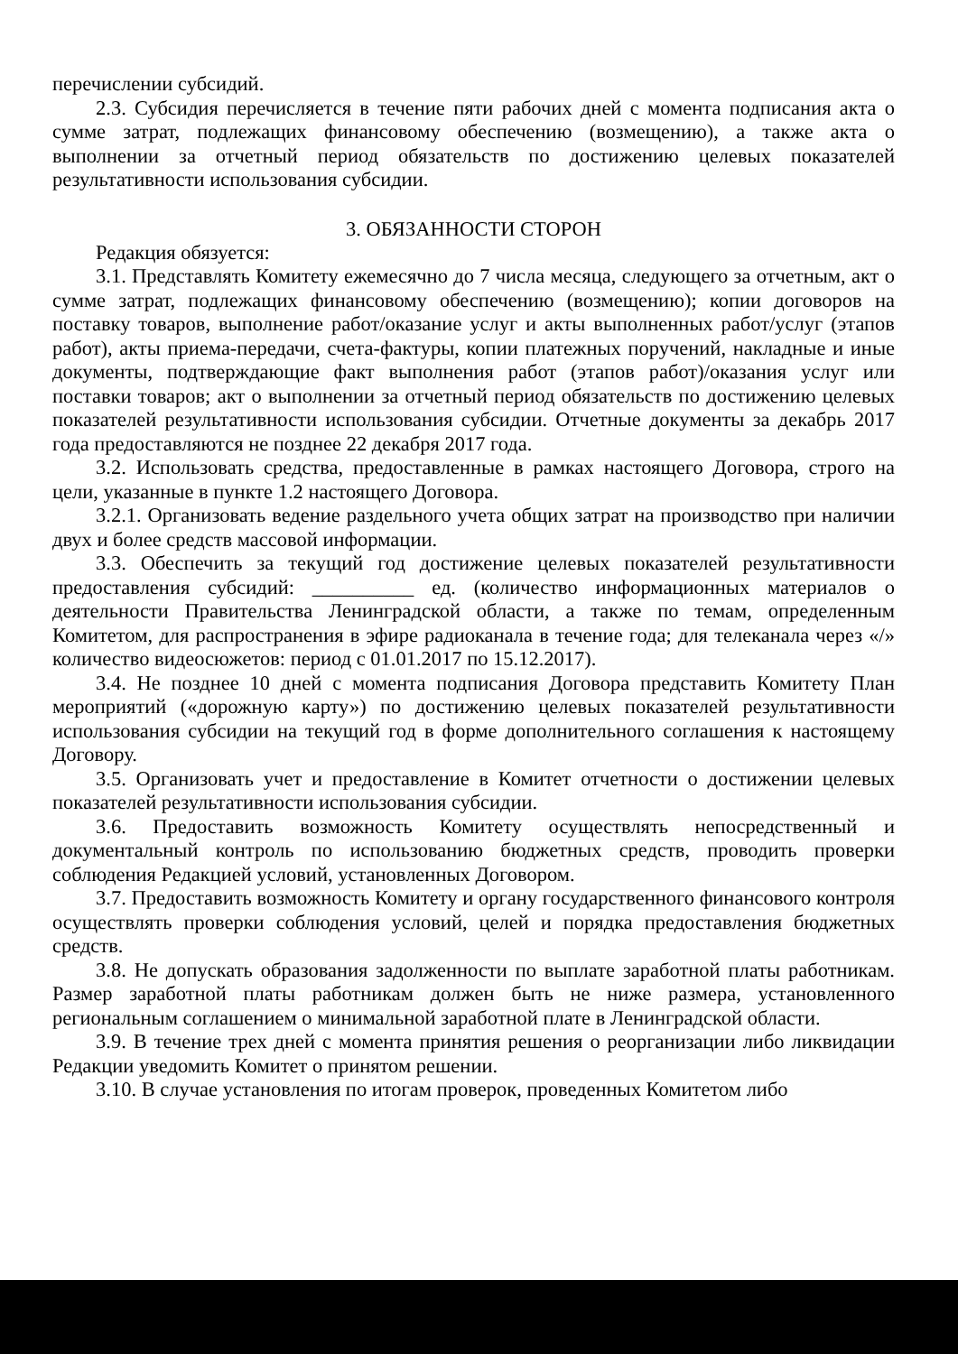перечислении субсидий.
2.3. Субсидия перечисляется в течение пяти рабочих дней с момента подписания акта о сумме затрат, подлежащих финансовому обеспечению (возмещению), а также акта о выполнении за отчетный период обязательств по достижению целевых показателей результативности использования субсидии.
3. ОБЯЗАННОСТИ СТОРОН
Редакция обязуется:
3.1. Представлять Комитету ежемесячно до 7 числа месяца, следующего за отчетным, акт о сумме затрат, подлежащих финансовому обеспечению (возмещению); копии договоров на поставку товаров, выполнение работ/оказание услуг и акты выполненных работ/услуг (этапов работ), акты приема-передачи, счета-фактуры, копии платежных поручений, накладные и иные документы, подтверждающие факт выполнения работ (этапов работ)/оказания услуг или поставки товаров; акт о выполнении за отчетный период обязательств по достижению целевых показателей результативности использования субсидии. Отчетные документы за декабрь 2017 года предоставляются не позднее 22 декабря 2017 года.
3.2. Использовать средства, предоставленные в рамках настоящего Договора, строго на цели, указанные в пункте 1.2 настоящего Договора.
3.2.1. Организовать ведение раздельного учета общих затрат на производство при наличии двух и более средств массовой информации.
3.3. Обеспечить за текущий год достижение целевых показателей результативности предоставления субсидий: __________ ед. (количество информационных материалов о деятельности Правительства Ленинградской области, а также по темам, определенным Комитетом, для распространения в эфире радиоканала в течение года; для телеканала через «/» количество видеосюжетов: период с 01.01.2017 по 15.12.2017).
3.4. Не позднее 10 дней с момента подписания Договора представить Комитету План мероприятий («дорожную карту») по достижению целевых показателей результативности использования субсидии на текущий год в форме дополнительного соглашения к настоящему Договору.
3.5. Организовать учет и предоставление в Комитет отчетности о достижении целевых показателей результативности использования субсидии.
3.6. Предоставить возможность Комитету осуществлять непосредственный и документальный контроль по использованию бюджетных средств, проводить проверки соблюдения Редакцией условий, установленных Договором.
3.7. Предоставить возможность Комитету и органу государственного финансового контроля осуществлять проверки соблюдения условий, целей и порядка предоставления бюджетных средств.
3.8. Не допускать образования задолженности по выплате заработной платы работникам. Размер заработной платы работникам должен быть не ниже размера, установленного региональным соглашением о минимальной заработной плате в Ленинградской области.
3.9. В течение трех дней с момента принятия решения о реорганизации либо ликвидации Редакции уведомить Комитет о принятом решении.
3.10. В случае установления по итогам проверок, проведенных Комитетом либо